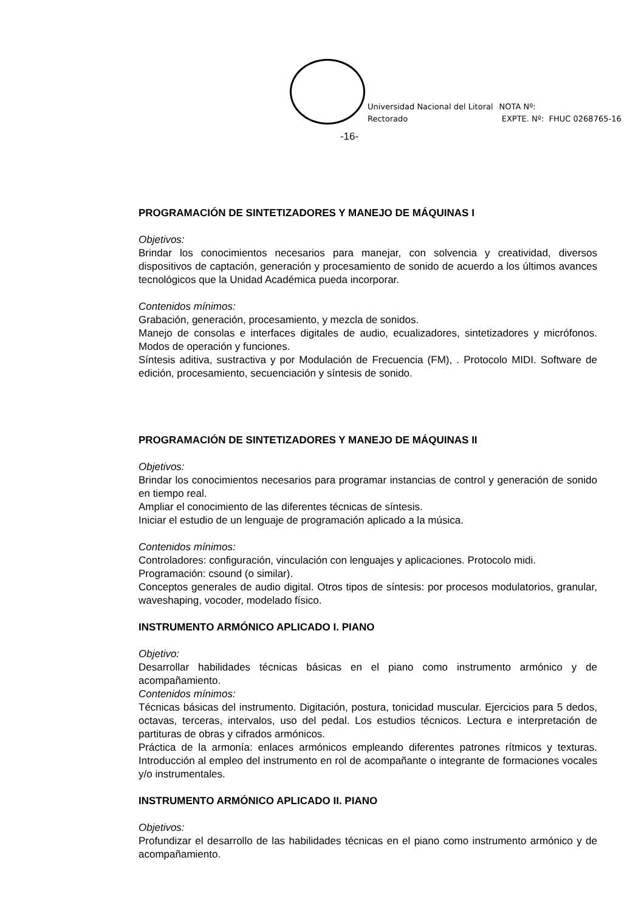Universidad Nacional del Litoral
Rectorado
NOTA Nº:
EXPTE. Nº: FHUC 0268765-16
-16-
PROGRAMACIÓN DE SINTETIZADORES Y MANEJO DE MÁQUINAS I
Objetivos:
Brindar los conocimientos necesarios para manejar, con solvencia y creatividad, diversos dispositivos de captación, generación y procesamiento de sonido de acuerdo a los últimos avances tecnológicos que la Unidad Académica pueda incorporar.
Contenidos mínimos:
Grabación, generación, procesamiento, y mezcla de sonidos.
Manejo de consolas e interfaces digitales de audio, ecualizadores, sintetizadores y micrófonos. Modos de operación y funciones.
Síntesis aditiva, sustractiva y por Modulación de Frecuencia (FM), . Protocolo MIDI. Software de edición, procesamiento, secuenciación y síntesis de sonido.
PROGRAMACIÓN DE SINTETIZADORES Y MANEJO DE MÁQUINAS II
Objetivos:
Brindar los conocimientos necesarios para programar instancias de control y generación de sonido en tiempo real.
Ampliar el conocimiento de las diferentes técnicas de síntesis.
Iniciar el estudio de un lenguaje de programación aplicado a la música.
Contenidos mínimos:
Controladores: configuración, vinculación con lenguajes y aplicaciones. Protocolo midi.
Programación: csound (o similar).
Conceptos generales de audio digital. Otros tipos de síntesis: por procesos modulatorios, granular, waveshaping, vocoder, modelado físico.
INSTRUMENTO ARMÓNICO APLICADO I. PIANO
Objetivo:
Desarrollar habilidades técnicas básicas en el piano como instrumento armónico y de acompañamiento.
Contenidos mínimos:
Técnicas básicas del instrumento. Digitación, postura, tonicidad muscular. Ejercicios para 5 dedos, octavas, terceras, intervalos, uso del pedal. Los estudios técnicos. Lectura e interpretación de partituras de obras y cifrados armónicos.
Práctica de la armonía: enlaces armónicos empleando diferentes patrones rítmicos y texturas. Introducción al empleo del instrumento en rol de acompañante o integrante de formaciones vocales y/o instrumentales.
INSTRUMENTO ARMÓNICO APLICADO II. PIANO
Objetivos:
Profundizar el desarrollo de las habilidades técnicas en el piano como instrumento armónico y de acompañamiento.